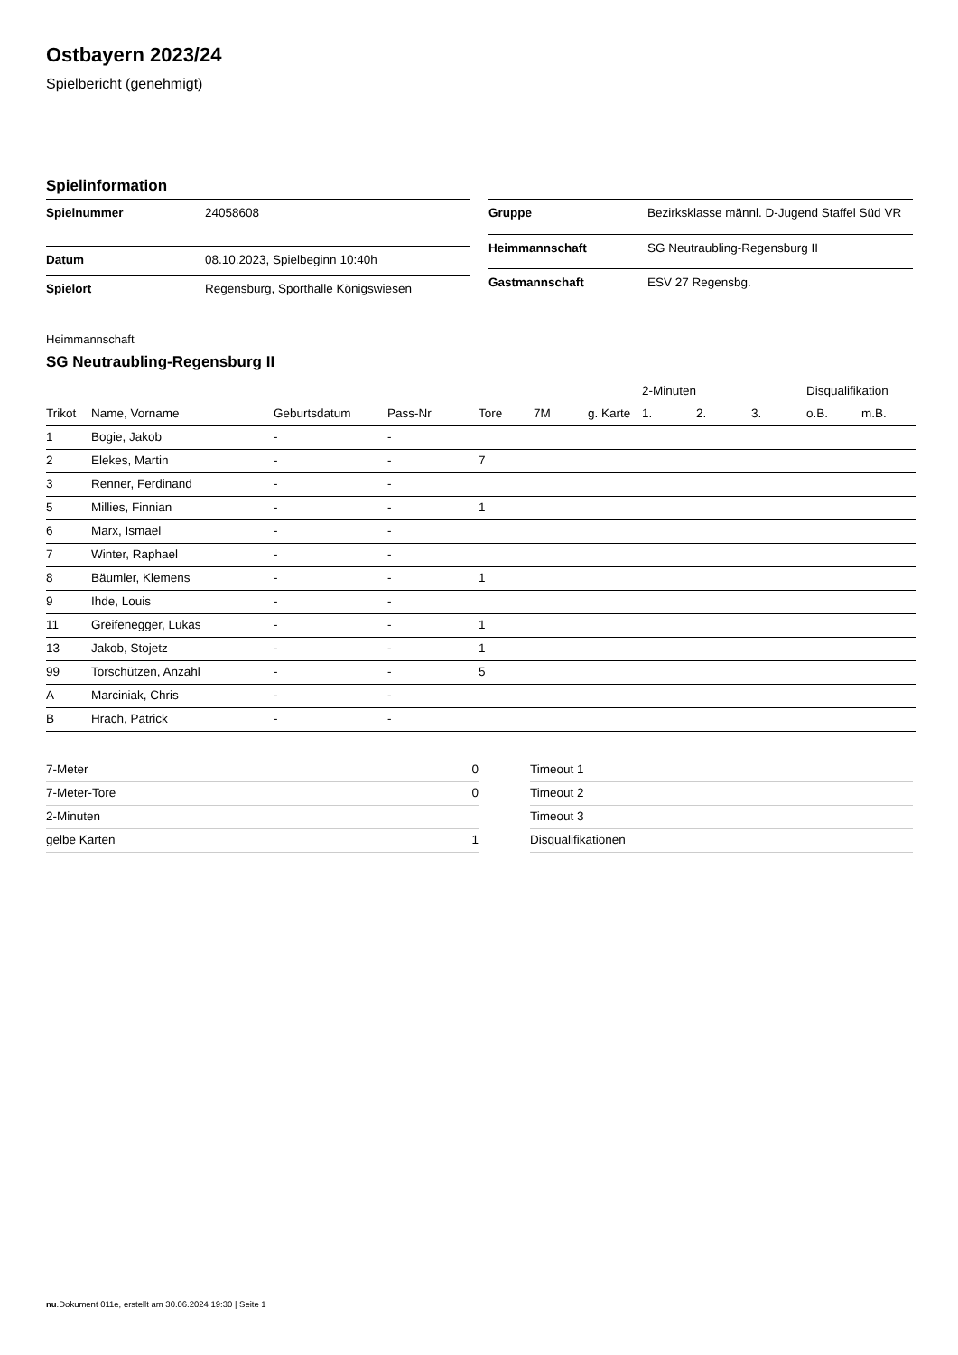Ostbayern 2023/24
Spielbericht (genehmigt)
Spielinformation
| Spielnummer | 24058608 |
| Datum | 08.10.2023, Spielbeginn 10:40h |
| Spielort | Regensburg, Sporthalle Königswiesen |
| Gruppe | Bezirksklasse männl. D-Jugend Staffel Süd VR |
| Heimmannschaft | SG Neutraubling-Regensburg II |
| Gastmannschaft | ESV 27 Regensbg. |
Heimmannschaft
SG Neutraubling-Regensburg II
| | | | | | | | 2-Minuten | | | Disqualifikation | |
| --- | --- | --- | --- | --- | --- | --- | --- | --- | --- | --- | --- |
| Trikot | Name, Vorname | Geburtsdatum | Pass-Nr | Tore | 7M | g. Karte | 1. | 2. | 3. | o.B. | m.B. |
| 1 | Bogie, Jakob | - | - | | | | | | | | |
| 2 | Elekes, Martin | - | - | 7 | | | | | | | |
| 3 | Renner, Ferdinand | - | - | | | | | | | | |
| 5 | Millies, Finnian | - | - | 1 | | | | | | | |
| 6 | Marx, Ismael | - | - | | | | | | | | |
| 7 | Winter, Raphael | - | - | | | | | | | | |
| 8 | Bäumler, Klemens | - | - | 1 | | | | | | | |
| 9 | Ihde, Louis | - | - | | | | | | | | |
| 11 | Greifenegger, Lukas | - | - | 1 | | | | | | | |
| 13 | Jakob, Stojetz | - | - | 1 | | | | | | | |
| 99 | Torschützen, Anzahl | - | - | 5 | | | | | | | |
| A | Marciniak, Chris | - | - | | | | | | | | |
| B | Hrach, Patrick | - | - | | | | | | | | |
| 7-Meter | 0 |
| 7-Meter-Tore | 0 |
| 2-Minuten | |
| gelbe Karten | 1 |
| Timeout 1 |
| Timeout 2 |
| Timeout 3 |
| Disqualifikationen |
nu.Dokument 011e, erstellt am 30.06.2024 19:30 | Seite 1